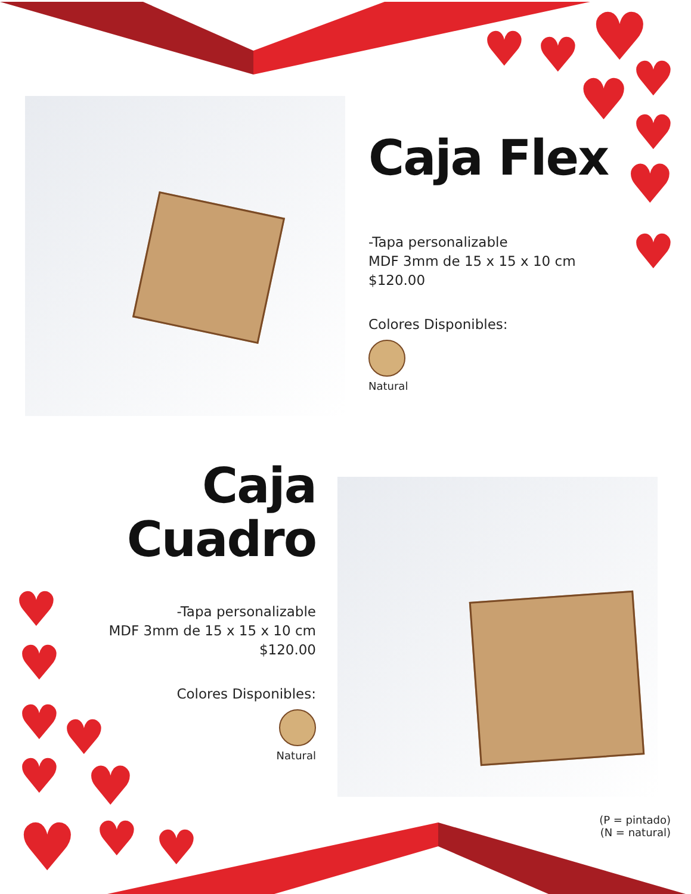♥
♥
♥
♥
♥
♥
♥
♥
♥
♥
♥
♥
♥
♥
♥
♥
♥
Caja Flex
-Tapa personalizable
MDF 3mm de 15 x 15 x 10 cm
$120.00
Colores Disponibles:
Natural
Caja
Cuadro
-Tapa personalizable
MDF 3mm de 15 x 15 x 10 cm
$120.00
Colores Disponibles:
Natural
(P = pintado)
(N = natural)